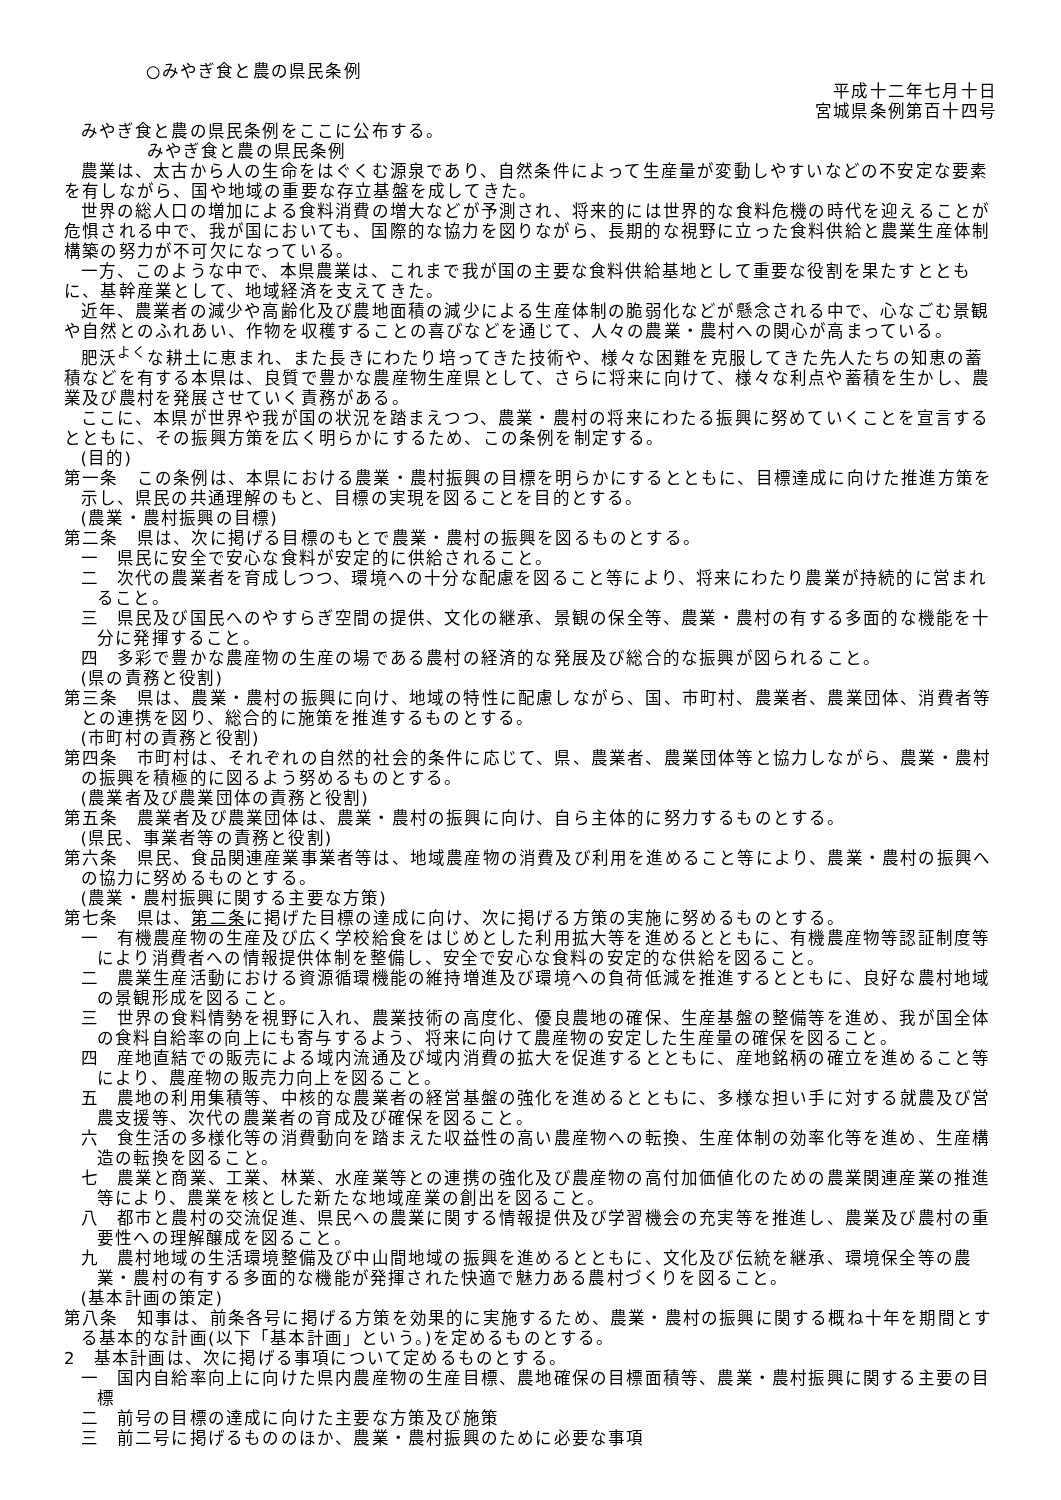○みやぎ食と農の県民条例
平成十二年七月十日
宮城県条例第百十四号
みやぎ食と農の県民条例をここに公布する。
みやぎ食と農の県民条例
農業は、太古から人の生命をはぐくむ源泉であり、自然条件によって生産量が変動しやすいなどの不安定な要素を有しながら、国や地域の重要な存立基盤を成してきた。
世界の総人口の増加による食料消費の増大などが予測され、将来的には世界的な食料危機の時代を迎えることが危惧される中で、我が国においても、国際的な協力を図りながら、長期的な視野に立った食料供給と農業生産体制構築の努力が不可欠になっている。
一方、このような中で、本県農業は、これまで我が国の主要な食料供給基地として重要な役割を果たすとともに、基幹産業として、地域経済を支えてきた。
近年、農業者の減少や高齢化及び農地面積の減少による生産体制の脆弱化などが懸念される中で、心なごむ景観や自然とのふれあい、作物を収穫することの喜びなどを通じて、人々の農業・農村への関心が高まっている。
肥沃<sup>よく</sup>な耕土に恵まれ、また長きにわたり培ってきた技術や、様々な困難を克服してきた先人たちの知恵の蓄積などを有する本県は、良質で豊かな農産物生産県として、さらに将来に向けて、様々な利点や蓄積を生かし、農業及び農村を発展させていく責務がある。
ここに、本県が世界や我が国の状況を踏まえつつ、農業・農村の将来にわたる振興に努めていくことを宣言するとともに、その振興方策を広く明らかにするため、この条例を制定する。
(目的)
第一条　この条例は、本県における農業・農村振興の目標を明らかにするとともに、目標達成に向けた推進方策を示し、県民の共通理解のもと、目標の実現を図ることを目的とする。
(農業・農村振興の目標)
第二条　県は、次に掲げる目標のもとで農業・農村の振興を図るものとする。
一　県民に安全で安心な食料が安定的に供給されること。
二　次代の農業者を育成しつつ、環境への十分な配慮を図ること等により、将来にわたり農業が持続的に営まれること。
三　県民及び国民へのやすらぎ空間の提供、文化の継承、景観の保全等、農業・農村の有する多面的な機能を十分に発揮すること。
四　多彩で豊かな農産物の生産の場である農村の経済的な発展及び総合的な振興が図られること。
(県の責務と役割)
第三条　県は、農業・農村の振興に向け、地域の特性に配慮しながら、国、市町村、農業者、農業団体、消費者等との連携を図り、総合的に施策を推進するものとする。
(市町村の責務と役割)
第四条　市町村は、それぞれの自然的社会的条件に応じて、県、農業者、農業団体等と協力しながら、農業・農村の振興を積極的に図るよう努めるものとする。
(農業者及び農業団体の責務と役割)
第五条　農業者及び農業団体は、農業・農村の振興に向け、自ら主体的に努力するものとする。
(県民、事業者等の責務と役割)
第六条　県民、食品関連産業事業者等は、地域農産物の消費及び利用を進めること等により、農業・農村の振興への協力に努めるものとする。
(農業・農村振興に関する主要な方策)
第七条　県は、第二条に掲げた目標の達成に向け、次に掲げる方策の実施に努めるものとする。
一　有機農産物の生産及び広く学校給食をはじめとした利用拡大等を進めるとともに、有機農産物等認証制度等により消費者への情報提供体制を整備し、安全で安心な食料の安定的な供給を図ること。
二　農業生産活動における資源循環機能の維持増進及び環境への負荷低減を推進するとともに、良好な農村地域の景観形成を図ること。
三　世界の食料情勢を視野に入れ、農業技術の高度化、優良農地の確保、生産基盤の整備等を進め、我が国全体の食料自給率の向上にも寄与するよう、将来に向けて農産物の安定した生産量の確保を図ること。
四　産地直結での販売による域内流通及び域内消費の拡大を促進するとともに、産地銘柄の確立を進めること等により、農産物の販売力向上を図ること。
五　農地の利用集積等、中核的な農業者の経営基盤の強化を進めるとともに、多様な担い手に対する就農及び営農支援等、次代の農業者の育成及び確保を図ること。
六　食生活の多様化等の消費動向を踏まえた収益性の高い農産物への転換、生産体制の効率化等を進め、生産構造の転換を図ること。
七　農業と商業、工業、林業、水産業等との連携の強化及び農産物の高付加価値化のための農業関連産業の推進等により、農業を核とした新たな地域産業の創出を図ること。
八　都市と農村の交流促進、県民への農業に関する情報提供及び学習機会の充実等を推進し、農業及び農村の重要性への理解醸成を図ること。
九　農村地域の生活環境整備及び中山間地域の振興を進めるとともに、文化及び伝統を継承、環境保全等の農業・農村の有する多面的な機能が発揮された快適で魅力ある農村づくりを図ること。
(基本計画の策定)
第八条　知事は、前条各号に掲げる方策を効果的に実施するため、農業・農村の振興に関する概ね十年を期間とする基本的な計画(以下「基本計画」という。)を定めるものとする。
2　基本計画は、次に掲げる事項について定めるものとする。
一　国内自給率向上に向けた県内農産物の生産目標、農地確保の目標面積等、農業・農村振興に関する主要の目標
二　前号の目標の達成に向けた主要な方策及び施策
三　前二号に掲げるもののほか、農業・農村振興のために必要な事項